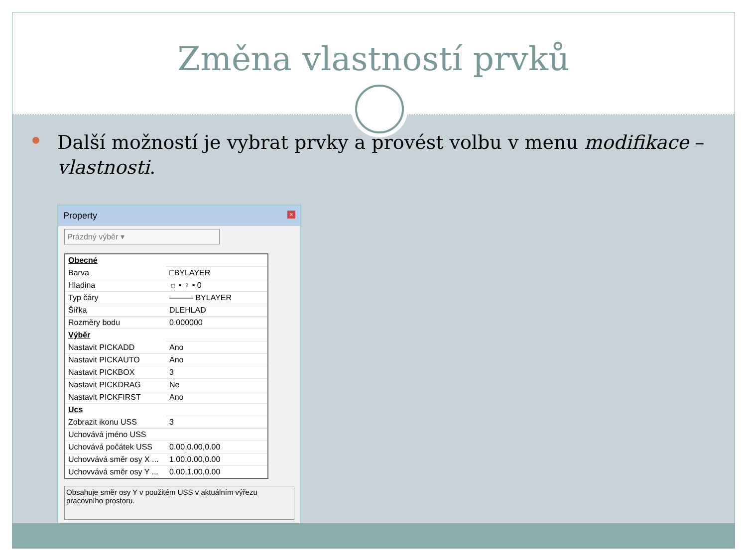Změna vlastností prvků
Další možností je vybrat prvky a provést volbu v menu modifikace – vlastnosti.
Property ×
Prázdný výběr ▾
| Obecné | |
| Barva | □BYLAYER |
| Hladina | ☼ ▪ ♀ ▪ 0 |
| Typ čáry | ——— BYLAYER |
| Šířka | DLEHLAD |
| Rozměry bodu | 0.000000 |
| Výběr | |
| Nastavit PICKADD | Ano |
| Nastavit PICKAUTO | Ano |
| Nastavit PICKBOX | 3 |
| Nastavit PICKDRAG | Ne |
| Nastavit PICKFIRST | Ano |
| Ucs | |
| Zobrazit ikonu USS | 3 |
| Uchovává jméno USS | |
| Uchovává počátek USS | 0.00,0.00,0.00 |
| Uchovvává směr osy X ... | 1.00,0.00,0.00 |
| Uchovvává směr osy Y ... | 0.00,1.00,0.00 |
Obsahuje směr osy Y v použitém USS v aktuálním výřezu pracovního prostoru.